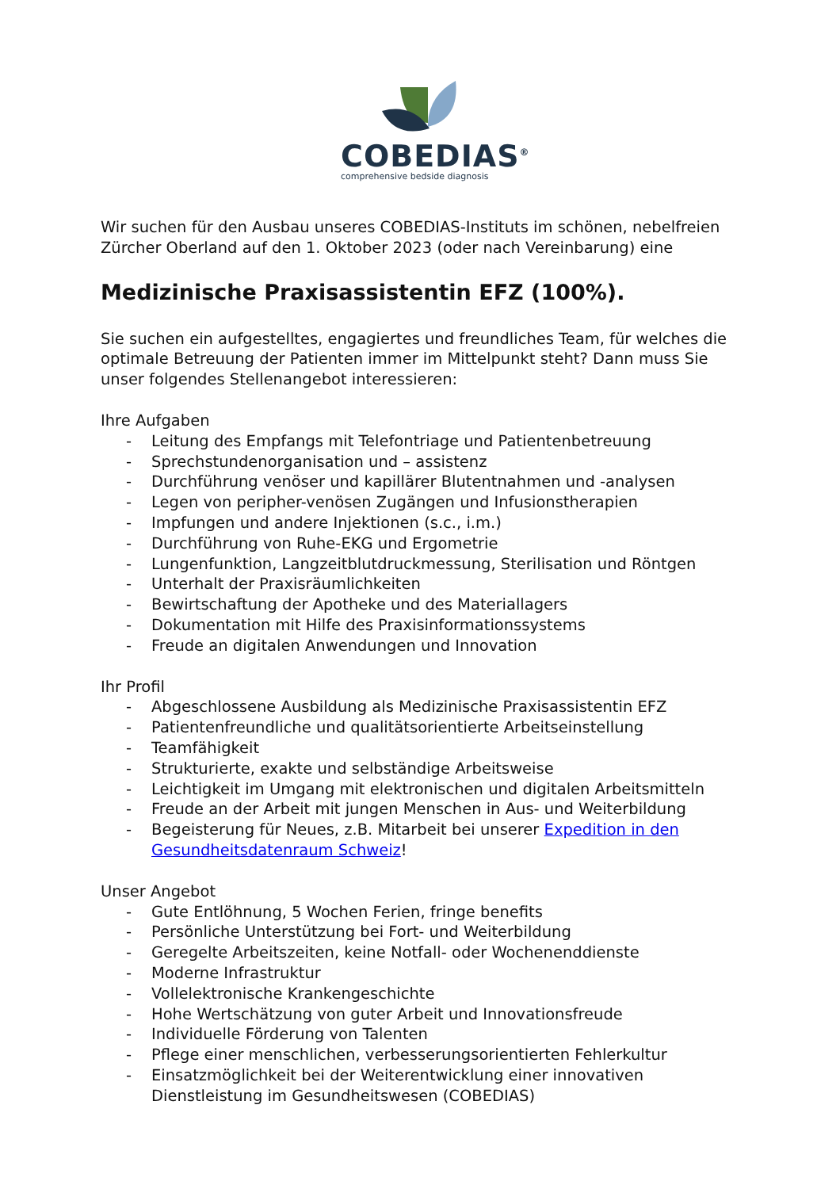COBEDIAS<sup>®</sup>
comprehensive bedside diagnosis
Wir suchen für den Ausbau unseres COBEDIAS-Instituts im schönen, nebelfreien Zürcher Oberland auf den 1. Oktober 2023 (oder nach Vereinbarung) eine
Medizinische Praxisassistentin EFZ (100%).
Sie suchen ein aufgestelltes, engagiertes und freundliches Team, für welches die optimale Betreuung der Patienten immer im Mittelpunkt steht? Dann muss Sie unser folgendes Stellenangebot interessieren:
Ihre Aufgaben
- Leitung des Empfangs mit Telefontriage und Patientenbetreuung
- Sprechstundenorganisation und – assistenz
- Durchführung venöser und kapillärer Blutentnahmen und -analysen
- Legen von peripher-venösen Zugängen und Infusionstherapien
- Impfungen und andere Injektionen (s.c., i.m.)
- Durchführung von Ruhe-EKG und Ergometrie
- Lungenfunktion, Langzeitblutdruckmessung, Sterilisation und Röntgen
- Unterhalt der Praxisräumlichkeiten
- Bewirtschaftung der Apotheke und des Materiallagers
- Dokumentation mit Hilfe des Praxisinformationssystems
- Freude an digitalen Anwendungen und Innovation
Ihr Profil
- Abgeschlossene Ausbildung als Medizinische Praxisassistentin EFZ
- Patientenfreundliche und qualitätsorientierte Arbeitseinstellung
- Teamfähigkeit
- Strukturierte, exakte und selbständige Arbeitsweise
- Leichtigkeit im Umgang mit elektronischen und digitalen Arbeitsmitteln
- Freude an der Arbeit mit jungen Menschen in Aus- und Weiterbildung
- Begeisterung für Neues, z.B. Mitarbeit bei unserer Expedition in den Gesundheitsdatenraum Schweiz!
Unser Angebot
- Gute Entlöhnung, 5 Wochen Ferien, fringe benefits
- Persönliche Unterstützung bei Fort- und Weiterbildung
- Geregelte Arbeitszeiten, keine Notfall- oder Wochenenddienste
- Moderne Infrastruktur
- Vollelektronische Krankengeschichte
- Hohe Wertschätzung von guter Arbeit und Innovationsfreude
- Individuelle Förderung von Talenten
- Pflege einer menschlichen, verbesserungsorientierten Fehlerkultur
- Einsatzmöglichkeit bei der Weiterentwicklung einer innovativen Dienstleistung im Gesundheitswesen (COBEDIAS)